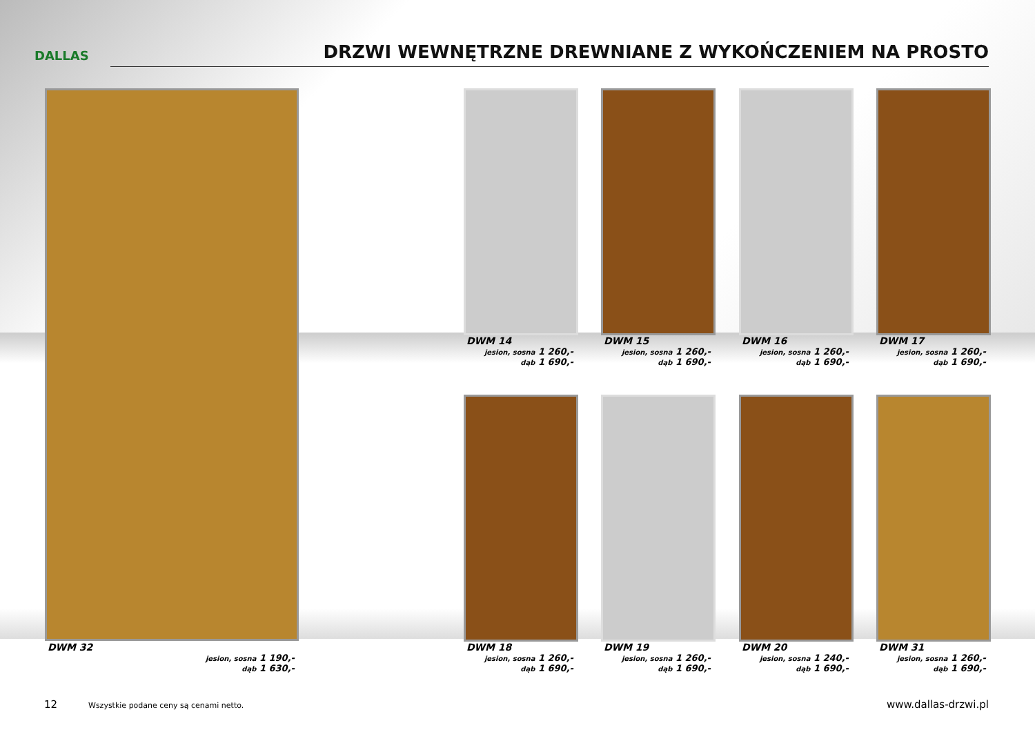DALLAS
DRZWI WEWNĘTRZNE DREWNIANE Z WYKOŃCZENIEM NA PROSTO
DWM 14
jesion, sosna 1 260,-
dąb 1 690,-
DWM 15
jesion, sosna 1 260,-
dąb 1 690,-
DWM 16
jesion, sosna 1 260,-
dąb 1 690,-
DWM 17
jesion, sosna 1 260,-
dąb 1 690,-
DWM 32
jesion, sosna 1 190,-
dąb 1 630,-
DWM 18
jesion, sosna 1 260,-
dąb 1 690,-
DWM 19
jesion, sosna 1 260,-
dąb 1 690,-
DWM 20
jesion, sosna 1 240,-
dąb 1 690,-
DWM 31
jesion, sosna 1 260,-
dąb 1 690,-
12
Wszystkie podane ceny są cenami netto.
www.dallas-drzwi.pl